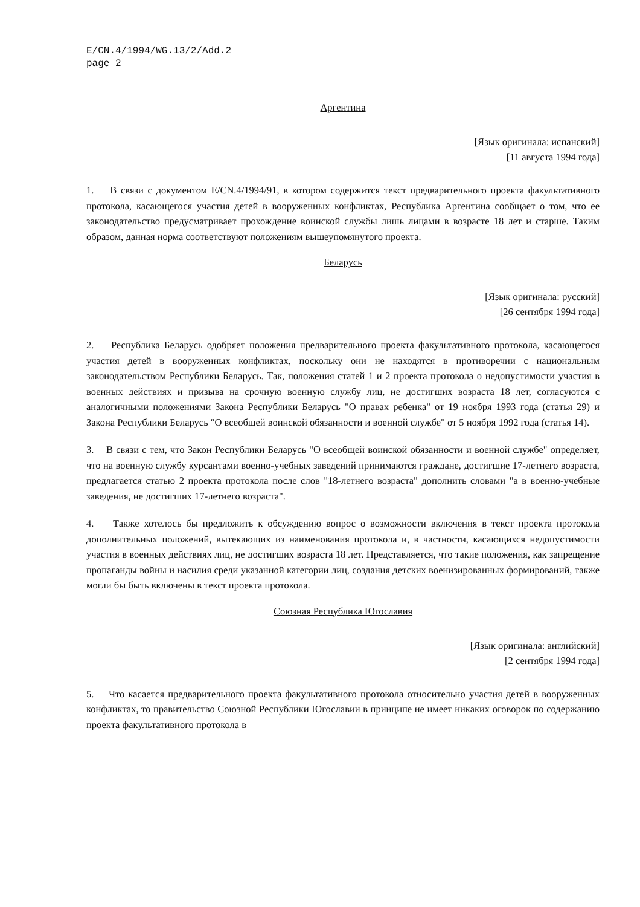E/CN.4/1994/WG.13/2/Add.2
page 2
Аргентина
[Язык оригинала: испанский]
[11 августа 1994 года]
1. В связи с документом E/CN.4/1994/91, в котором содержится текст предварительного проекта факультативного протокола, касающегося участия детей в вооруженных конфликтах, Республика Аргентина сообщает о том, что ее законодательство предусматривает прохождение воинской службы лишь лицами в возрасте 18 лет и старше. Таким образом, данная норма соответствуют положениям вышеупомянутого проекта.
Беларусь
[Язык оригинала: русский]
[26 сентября 1994 года]
2. Республика Беларусь одобряет положения предварительного проекта факультативного протокола, касающегося участия детей в вооруженных конфликтах, поскольку они не находятся в противоречии с национальным законодательством Республики Беларусь. Так, положения статей 1 и 2 проекта протокола о недопустимости участия в военных действиях и призыва на срочную военную службу лиц, не достигших возраста 18 лет, согласуются с аналогичными положениями Закона Республики Беларусь "О правах ребенка" от 19 ноября 1993 года (статья 29) и Закона Республики Беларусь "О всеобщей воинской обязанности и военной службе" от 5 ноября 1992 года (статья 14).
3. В связи с тем, что Закон Республики Беларусь "О всеобщей воинской обязанности и военной службе" определяет, что на военную службу курсантами военно-учебных заведений принимаются граждане, достигшие 17-летнего возраста, предлагается статью 2 проекта протокола после слов "18-летнего возраста" дополнить словами "а в военно-учебные заведения, не достигших 17-летнего возраста".
4. Также хотелось бы предложить к обсуждению вопрос о возможности включения в текст проекта протокола дополнительных положений, вытекающих из наименования протокола и, в частности, касающихся недопустимости участия в военных действиях лиц, не достигших возраста 18 лет. Представляется, что такие положения, как запрещение пропаганды войны и насилия среди указанной категории лиц, создания детских военизированных формирований, также могли бы быть включены в текст проекта протокола.
Союзная Республика Югославия
[Язык оригинала: английский]
[2 сентября 1994 года]
5. Что касается предварительного проекта факультативного протокола относительно участия детей в вооруженных конфликтах, то правительство Союзной Республики Югославии в принципе не имеет никаких оговорок по содержанию проекта факультативного протокола в